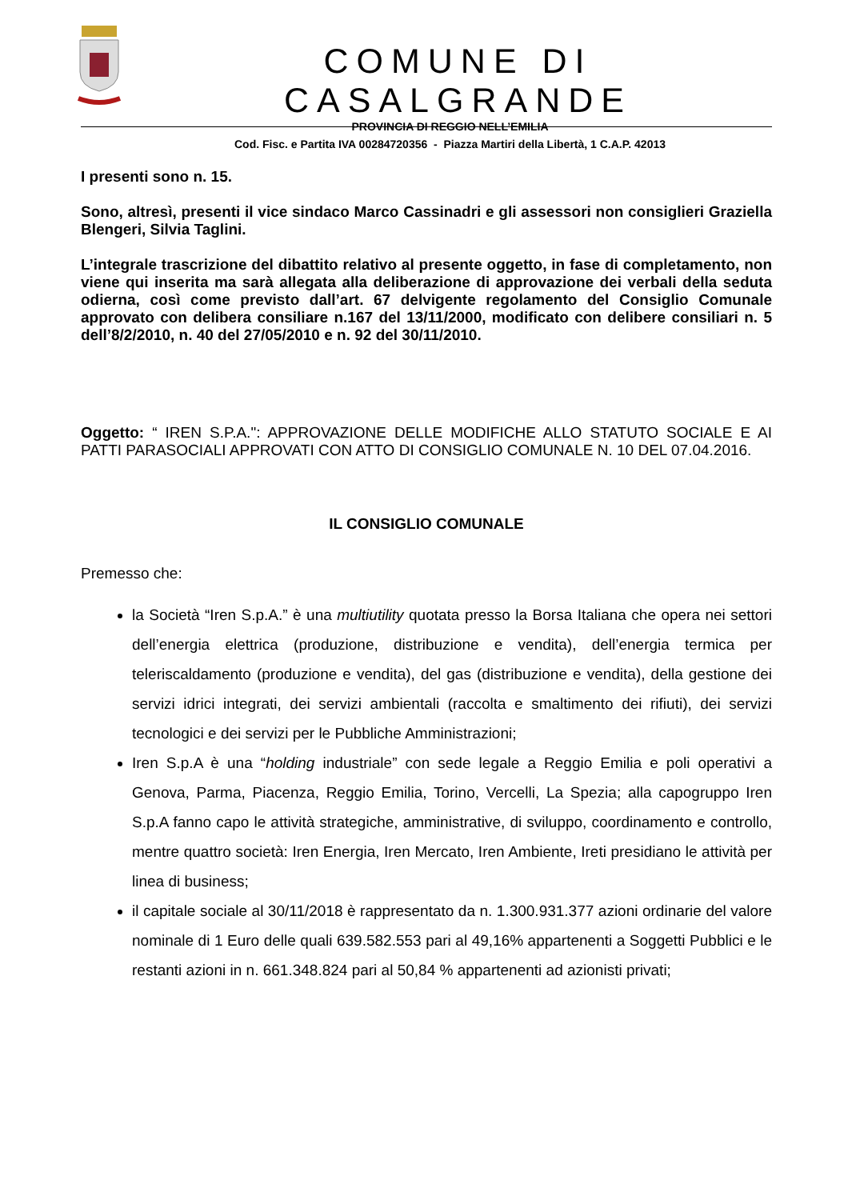COMUNE DI CASALGRANDE
PROVINCIA DI REGGIO NELL’EMILIA
Cod. Fisc. e Partita IVA 00284720356 - Piazza Martiri della Libertà, 1 C.A.P. 42013
I presenti sono n. 15.
Sono, altresì, presenti il vice sindaco Marco Cassinadri e gli assessori non consiglieri Graziella Blengeri, Silvia Taglini.
L’integrale trascrizione del dibattito relativo al presente oggetto, in fase di completamento, non viene qui inserita ma sarà allegata alla deliberazione di approvazione dei verbali della seduta odierna, così come previsto dall’art. 67 delvigente regolamento del Consiglio Comunale approvato con delibera consiliare n.167 del 13/11/2000, modificato con delibere consiliari n. 5 dell’8/2/2010, n. 40 del 27/05/2010 e n. 92 del 30/11/2010.
Oggetto: “ IREN S.P.A.": APPROVAZIONE DELLE MODIFICHE ALLO STATUTO SOCIALE E AI PATTI PARASOCIALI APPROVATI CON ATTO DI CONSIGLIO COMUNALE N. 10 DEL 07.04.2016.
IL CONSIGLIO COMUNALE
Premesso che:
la Società “Iren S.p.A.” è una multiutility quotata presso la Borsa Italiana che opera nei settori dell’energia elettrica (produzione, distribuzione e vendita), dell’energia termica per teleriscaldamento (produzione e vendita), del gas (distribuzione e vendita), della gestione dei servizi idrici integrati, dei servizi ambientali (raccolta e smaltimento dei rifiuti), dei servizi tecnologici e dei servizi per le Pubbliche Amministrazioni;
Iren S.p.A è una “holding industriale” con sede legale a Reggio Emilia e poli operativi a Genova, Parma, Piacenza, Reggio Emilia, Torino, Vercelli, La Spezia; alla capogruppo Iren S.p.A fanno capo le attività strategiche, amministrative, di sviluppo, coordinamento e controllo, mentre quattro società: Iren Energia, Iren Mercato, Iren Ambiente, Ireti presidiano le attività per linea di business;
il capitale sociale al 30/11/2018 è rappresentato da n. 1.300.931.377 azioni ordinarie del valore nominale di 1 Euro delle quali 639.582.553 pari al 49,16% appartenenti a Soggetti Pubblici e le restanti azioni in n. 661.348.824 pari al 50,84 % appartenenti ad azionisti privati;